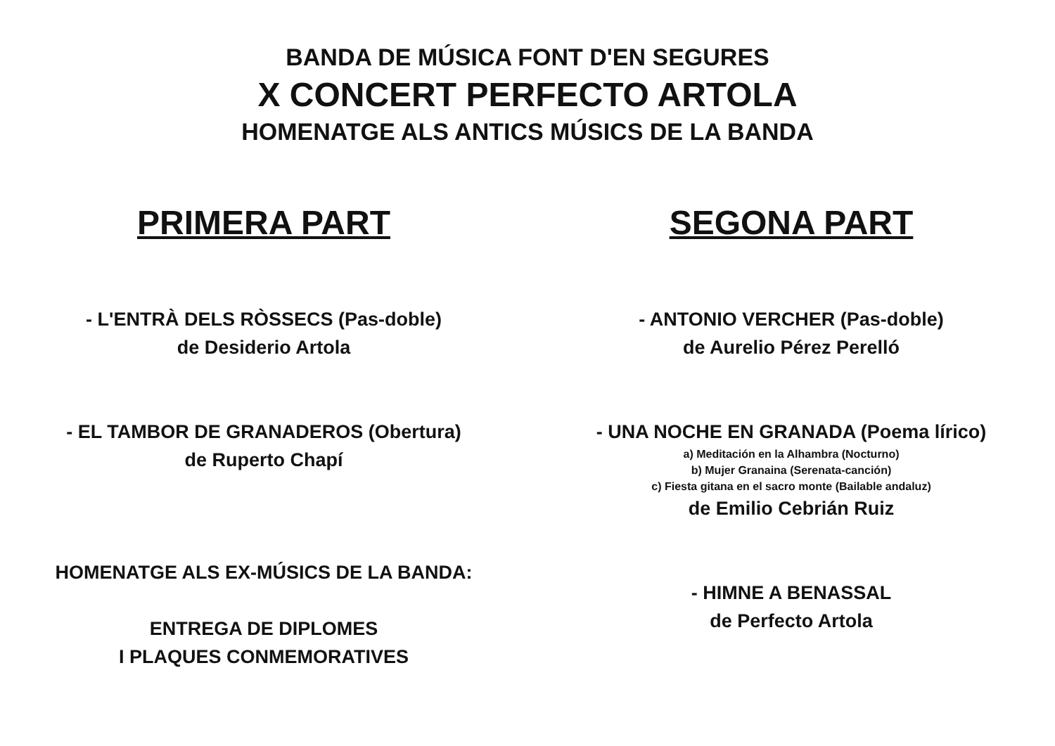BANDA DE MÚSICA FONT D'EN SEGURES
X CONCERT PERFECTO ARTOLA
HOMENATGE ALS ANTICS MÚSICS DE LA BANDA
PRIMERA PART
- L'ENTRÀ DELS RÒSSECS (Pas-doble)
de Desiderio Artola
- EL TAMBOR DE GRANADEROS (Obertura)
de Ruperto Chapí
HOMENATGE ALS EX-MÚSICS DE LA BANDA:
ENTREGA DE DIPLOMES
I PLAQUES CONMEMORATIVES
SEGONA PART
- ANTONIO VERCHER (Pas-doble)
de Aurelio Pérez Perelló
- UNA NOCHE EN GRANADA (Poema lírico)
a) Meditación en la Alhambra (Nocturno)
b) Mujer Granaina (Serenata-canción)
c) Fiesta gitana en el sacro monte (Bailable andaluz)
de Emilio Cebrián Ruiz
- HIMNE A BENASSAL
de Perfecto Artola